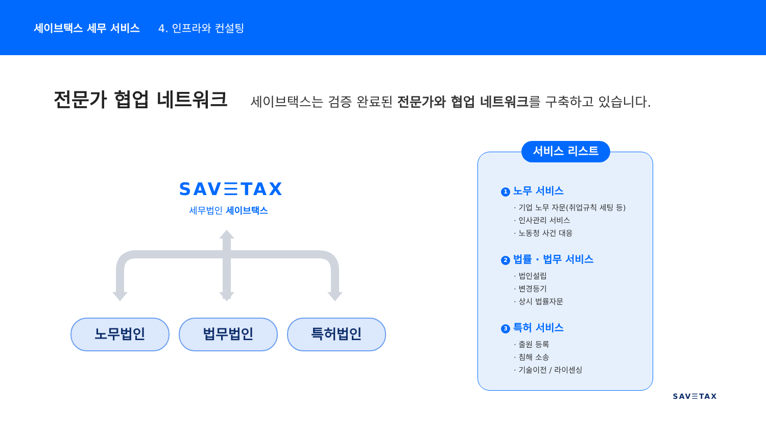세이브택스 세무 서비스 4. 인프라와 컨설팅
전문가 협업 네트워크
세이브택스는 검증 완료된 전문가와 협업 네트워크를 구축하고 있습니다.
SAV☰TAX
세무법인 세이브택스
노무법인 법무법인 특허법인
서비스 리스트
1 노무 서비스
· 기업 노무 자문(취업규칙 세팅 등)
· 인사관리 서비스
· 노동청 사건 대응
2 법률 · 법무 서비스
· 법인설립
· 변경등기
· 상시 법률자문
3 특허 서비스
· 출원 등록
· 침해 소송
· 기술이전 / 라이센싱
SAV☰TAX